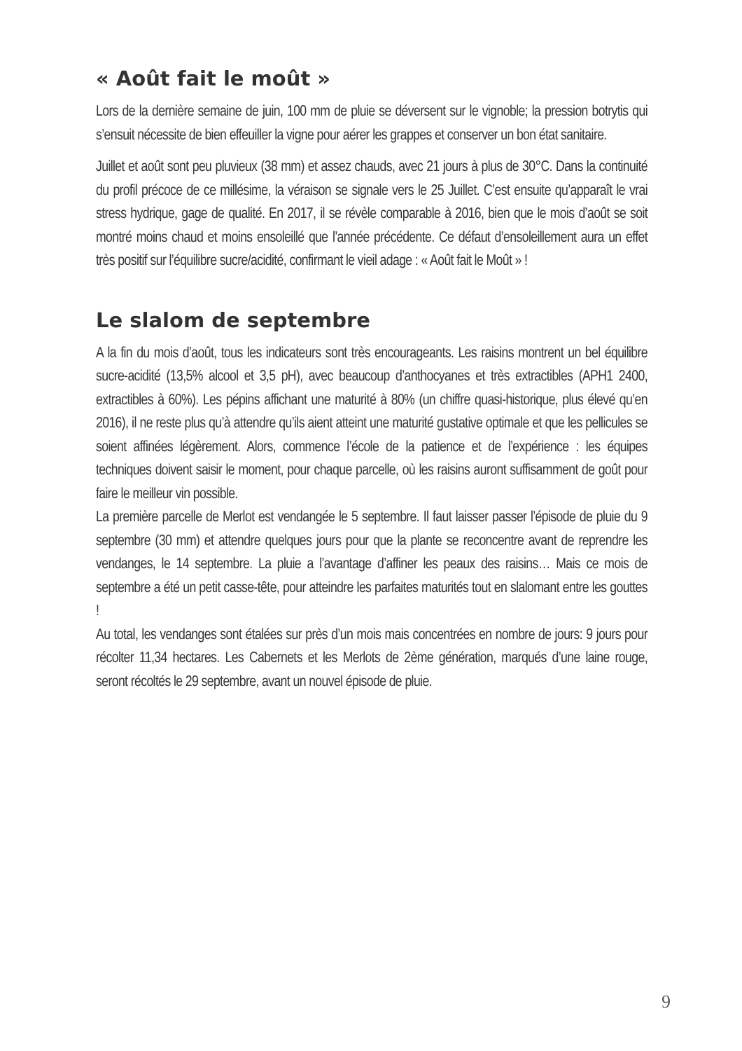« Août fait le moût »
Lors de la dernière semaine de juin, 100 mm de pluie se déversent sur le vignoble; la pression botrytis qui s’ensuit nécessite de bien effeuiller la vigne pour aérer les grappes et conserver un bon état sanitaire.
Juillet et août sont peu pluvieux (38 mm) et assez chauds, avec 21 jours à plus de 30°C. Dans la continuité du profil précoce de ce millésime, la véraison se signale vers le 25 Juillet. C’est ensuite qu’apparaît le vrai stress hydrique, gage de qualité. En 2017, il se révèle comparable à 2016, bien que le mois d’août se soit montré moins chaud et moins ensoleillé que l’année précédente. Ce défaut d’ensoleillement aura un effet très positif sur l’équilibre sucre/acidité, confirmant le vieil adage : « Août fait le Moût » !
Le slalom de septembre
A la fin du mois d’août, tous les indicateurs sont très encourageants. Les raisins montrent un bel équilibre sucre-acidité (13,5% alcool et 3,5 pH), avec beaucoup d’anthocyanes et très extractibles (APH1 2400, extractibles à 60%). Les pépins affichant une maturité à 80% (un chiffre quasi-historique, plus élevé qu’en 2016), il ne reste plus qu’à attendre qu’ils aient atteint une maturité gustative optimale et que les pellicules se soient affinées légèrement. Alors, commence l’école de la patience et de l’expérience : les équipes techniques doivent saisir le moment, pour chaque parcelle, où les raisins auront suffisamment de goût pour faire le meilleur vin possible.
La première parcelle de Merlot est vendangée le 5 septembre. Il faut laisser passer l’épisode de pluie du 9 septembre (30 mm) et attendre quelques jours pour que la plante se reconcentre avant de reprendre les vendanges, le 14 septembre. La pluie a l’avantage d’affiner les peaux des raisins… Mais ce mois de septembre a été un petit casse-tête, pour atteindre les parfaites maturités tout en slalomant entre les gouttes !
Au total, les vendanges sont étalées sur près d’un mois mais concentrées en nombre de jours: 9 jours pour récolter 11,34 hectares. Les Cabernets et les Merlots de 2ème génération, marqués d’une laine rouge, seront récoltés le 29 septembre, avant un nouvel épisode de pluie.
9